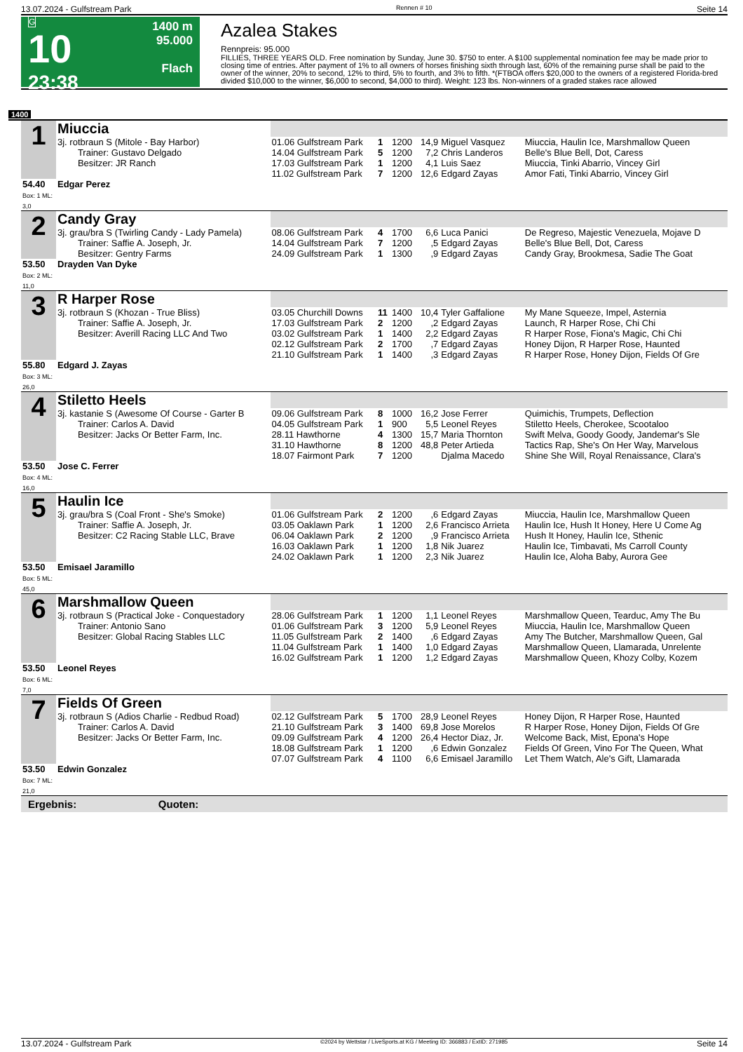13.07.2024 - Gulfstream Park Rennen # 10 Seite 14
G
10
23:38
1400 m
95.000
Flach
Azalea Stakes
Rennpreis: 95.000
FILLIES, THREE YEARS OLD. Free nomination by Sunday, June 30. $750 to enter. A $100 supplemental nomination fee may be made prior to closing time of entries. After payment of 1% to all owners of horses finishing sixth through last, 60% of the remaining purse shall be paid to the owner of the winner, 20% to second, 12% to third, 5% to fourth, and 3% to fifth. *(FTBOA offers $20,000 to the owners of a registered Florida-bred divided $10,000 to the winner, $6,000 to second, $4,000 to third). Weight: 123 lbs. Non-winners of a graded stakes race allowed
1400
| 1 | Miuccia | | | | | | |
| | 3j. rotbraun S (Mitole - Bay Harbor) Trainer: Gustavo Delgado Besitzer: JR Ranch | 01.06 Gulfstream Park 14.04 Gulfstream Park 17.03 Gulfstream Park 11.02 Gulfstream Park | 1 5 1 7 | 1200 1200 1200 1200 | 14,9 7,2 4,1 12,6 | Miguel Vasquez Chris Landeros Luis Saez Edgard Zayas | Miuccia, Haulin Ice, Marshmallow Queen Belle's Blue Bell, Dot, Caress Miuccia, Tinki Abarrio, Vincey Girl Amor Fati, Tinki Abarrio, Vincey Girl |
| 54.40 Box: 1 ML: 3,0 | Edgar Perez | | | | | | |
| 2 | Candy Gray | | | | | | |
| | 3j. grau/bra S (Twirling Candy - Lady Pamela) Trainer: Saffie A. Joseph, Jr. Besitzer: Gentry Farms | 08.06 Gulfstream Park 14.04 Gulfstream Park 24.09 Gulfstream Park | 4 7 1 | 1700 1200 1300 | 6,6 ,5 ,9 | Luca Panici Edgard Zayas Edgard Zayas | De Regreso, Majestic Venezuela, Mojave D Belle's Blue Bell, Dot, Caress Candy Gray, Brookmesa, Sadie The Goat |
| 53.50 Box: 2 ML: 11,0 | Drayden Van Dyke | | | | | | |
| 3 | R Harper Rose | | | | | | |
| | 3j. rotbraun S (Khozan - True Bliss) Trainer: Saffie A. Joseph, Jr. Besitzer: Averill Racing LLC And Two | 03.05 Churchill Downs 17.03 Gulfstream Park 03.02 Gulfstream Park 02.12 Gulfstream Park 21.10 Gulfstream Park | 11 2 1 2 1 | 1400 1200 1400 1700 1400 | 10,4 ,2 2,2 ,7 ,3 | Tyler Gaffalione Edgard Zayas Edgard Zayas Edgard Zayas Edgard Zayas | My Mane Squeeze, Impel, Asternia Launch, R Harper Rose, Chi Chi R Harper Rose, Fiona's Magic, Chi Chi Honey Dijon, R Harper Rose, Haunted R Harper Rose, Honey Dijon, Fields Of Gre |
| 55.80 Box: 3 ML: 26,0 | Edgard J. Zayas | | | | | | |
| 4 | Stiletto Heels | | | | | | |
| | 3j. kastanie S (Awesome Of Course - Garter B Trainer: Carlos A. David Besitzer: Jacks Or Better Farm, Inc. | 09.06 Gulfstream Park 04.05 Gulfstream Park 28.11 Hawthorne 31.10 Hawthorne 18.07 Fairmont Park | 8 1 4 8 7 | 1000 900 1300 1200 1200 | 16,2 5,5 15,7 48,8 | Jose Ferrer Leonel Reyes Maria Thornton Peter Artieda Djalma Macedo | Quimichis, Trumpets, Deflection Stiletto Heels, Cherokee, Scootaloo Swift Melva, Goody Goody, Jandemar's Sle Tactics Rap, She's On Her Way, Marvelous Shine She Will, Royal Renaissance, Clara's |
| 53.50 Box: 4 ML: 16,0 | Jose C. Ferrer | | | | | | |
| 5 | Haulin Ice | | | | | | |
| | 3j. grau/bra S (Coal Front - She's Smoke) Trainer: Saffie A. Joseph, Jr. Besitzer: C2 Racing Stable LLC, Brave | 01.06 Gulfstream Park 03.05 Oaklawn Park 06.04 Oaklawn Park 16.03 Oaklawn Park 24.02 Oaklawn Park | 2 1 2 1 1 | 1200 1200 1200 1200 1200 | ,6 2,6 ,9 1,8 2,3 | Edgard Zayas Francisco Arrieta Francisco Arrieta Nik Juarez Nik Juarez | Miuccia, Haulin Ice, Marshmallow Queen Haulin Ice, Hush It Honey, Here U Come Ag Hush It Honey, Haulin Ice, Sthenic Haulin Ice, Timbavati, Ms Carroll County Haulin Ice, Aloha Baby, Aurora Gee |
| 53.50 Box: 5 ML: 45,0 | Emisael Jaramillo | | | | | | |
| 6 | Marshmallow Queen | | | | | | |
| | 3j. rotbraun S (Practical Joke - Conquestadory Trainer: Antonio Sano Besitzer: Global Racing Stables LLC | 28.06 Gulfstream Park 01.06 Gulfstream Park 11.05 Gulfstream Park 11.04 Gulfstream Park 16.02 Gulfstream Park | 1 3 2 1 1 | 1200 1200 1400 1400 1200 | 1,1 5,9 ,6 1,0 1,2 | Leonel Reyes Leonel Reyes Edgard Zayas Edgard Zayas Edgard Zayas | Marshmallow Queen, Tearduc, Amy The Bu Miuccia, Haulin Ice, Marshmallow Queen Amy The Butcher, Marshmallow Queen, Gal Marshmallow Queen, Llamarada, Unrelente Marshmallow Queen, Khozy Colby, Kozem |
| 53.50 Box: 6 ML: 7,0 | Leonel Reyes | | | | | | |
| 7 | Fields Of Green | | | | | | |
| | 3j. rotbraun S (Adios Charlie - Redbud Road) Trainer: Carlos A. David Besitzer: Jacks Or Better Farm, Inc. | 02.12 Gulfstream Park 21.10 Gulfstream Park 09.09 Gulfstream Park 18.08 Gulfstream Park 07.07 Gulfstream Park | 5 3 4 1 4 | 1700 1400 1200 1200 1100 | 28,9 69,8 26,4 ,6 6,6 | Leonel Reyes Jose Morelos Hector Diaz, Jr. Edwin Gonzalez Emisael Jaramillo | Honey Dijon, R Harper Rose, Haunted R Harper Rose, Honey Dijon, Fields Of Gre Welcome Back, Mist, Epona's Hope Fields Of Green, Vino For The Queen, What Let Them Watch, Ale's Gift, Llamarada |
| 53.50 Box: 7 ML: 21,0 | Edwin Gonzalez | | | | | | |
| Ergebnis: Quoten: | | | | | | | |
13.07.2024 - Gulfstream Park ©2024 by Wettstar / LiveSports.at KG / Meeting ID: 366883 / ExtID: 271985 Seite 14